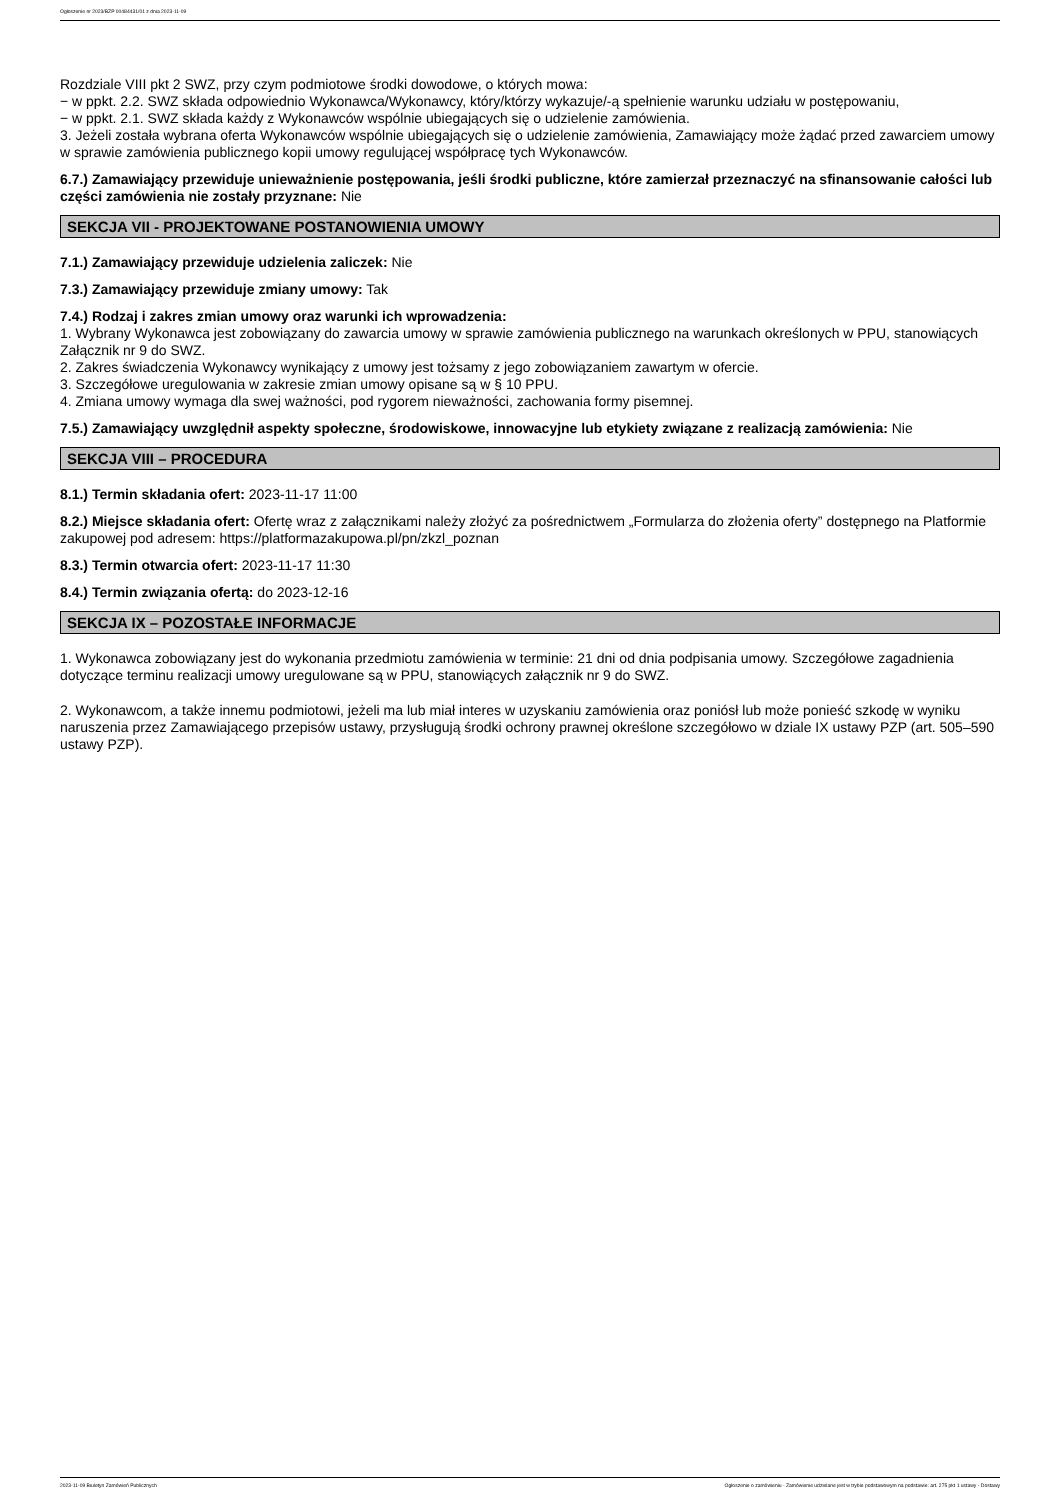Ogłoszenie nr 2023/BZP 00484431/01 z dnia 2023-11-09
Rozdziale VIII pkt 2 SWZ, przy czym podmiotowe środki dowodowe, o których mowa:
− w ppkt. 2.2. SWZ składa odpowiednio Wykonawca/Wykonawcy, który/którzy wykazuje/-ą spełnienie warunku udziału w postępowaniu,
− w ppkt. 2.1. SWZ składa każdy z Wykonawców wspólnie ubiegających się o udzielenie zamówienia.
3. Jeżeli została wybrana oferta Wykonawców wspólnie ubiegających się o udzielenie zamówienia, Zamawiający może żądać przed zawarciem umowy w sprawie zamówienia publicznego kopii umowy regulującej współpracę tych Wykonawców.
6.7.) Zamawiający przewiduje unieważnienie postępowania, jeśli środki publiczne, które zamierzał przeznaczyć na sfinansowanie całości lub części zamówienia nie zostały przyznane: Nie
SEKCJA VII - PROJEKTOWANE POSTANOWIENIA UMOWY
7.1.) Zamawiający przewiduje udzielenia zaliczek: Nie
7.3.) Zamawiający przewiduje zmiany umowy: Tak
7.4.) Rodzaj i zakres zmian umowy oraz warunki ich wprowadzenia:
1. Wybrany Wykonawca jest zobowiązany do zawarcia umowy w sprawie zamówienia publicznego na warunkach określonych w PPU, stanowiących Załącznik nr 9 do SWZ.
2. Zakres świadczenia Wykonawcy wynikający z umowy jest tożsamy z jego zobowiązaniem zawartym w ofercie.
3. Szczegółowe uregulowania w zakresie zmian umowy opisane są w § 10 PPU.
4. Zmiana umowy wymaga dla swej ważności, pod rygorem nieważności, zachowania formy pisemnej.
7.5.) Zamawiający uwzględnił aspekty społeczne, środowiskowe, innowacyjne lub etykiety związane z realizacją zamówienia: Nie
SEKCJA VIII – PROCEDURA
8.1.) Termin składania ofert: 2023-11-17 11:00
8.2.) Miejsce składania ofert: Ofertę wraz z załącznikami należy złożyć za pośrednictwem „Formularza do złożenia oferty” dostępnego na Platformie zakupowej pod adresem: https://platformazakupowa.pl/pn/zkzl_poznan
8.3.) Termin otwarcia ofert: 2023-11-17 11:30
8.4.) Termin związania ofertą: do 2023-12-16
SEKCJA IX – POZOSTAŁE INFORMACJE
1. Wykonawca zobowiązany jest do wykonania przedmiotu zamówienia w terminie: 21 dni od dnia podpisania umowy. Szczegółowe zagadnienia dotyczące terminu realizacji umowy uregulowane są w PPU, stanowiących załącznik nr 9 do SWZ.
2. Wykonawcom, a także innemu podmiotowi, jeżeli ma lub miał interes w uzyskaniu zamówienia oraz poniósł lub może ponieść szkodę w wyniku naruszenia przez Zamawiającego przepisów ustawy, przysługują środki ochrony prawnej określone szczegółowo w dziale IX ustawy PZP (art. 505–590 ustawy PZP).
2023-11-09 Biuletyn Zamówień Publicznych Ogłoszenie o zamówieniu - Zamówienie udzielane jest w trybie podstawowym na podstawie: art. 275 pkt 1 ustawy - Dostawy